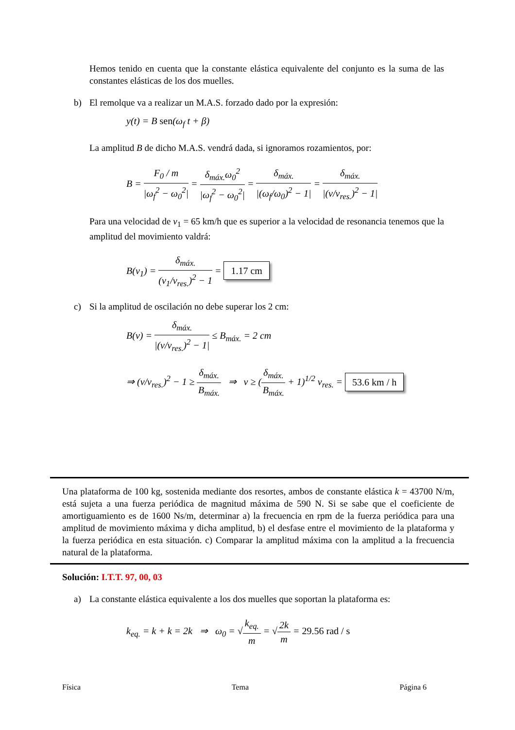Hemos tenido en cuenta que la constante elástica equivalente del conjunto es la suma de las constantes elásticas de los dos muelles.
b) El remolque va a realizar un M.A.S. forzado dado por la expresión:
y(t) = B sen(ω<sub>f</sub> t + β)
La amplitud B de dicho M.A.S. vendrá dada, si ignoramos rozamientos, por:
B = F<sub>0</sub> / m |ω<sub>f</sub><sup>2</sup> − ω<sub>0</sub><sup>2</sup>| = δ<sub>máx.</sub>ω<sub>0</sub><sup>2</sup> |ω<sub>f</sub><sup>2</sup> − ω<sub>0</sub><sup>2</sup>| = δ<sub>máx.</sub> |(ω<sub>f</sub>/ω<sub>0</sub>)<sup>2</sup> − 1| = δ<sub>máx.</sub> |(v/v<sub>res.</sub>)<sup>2</sup> − 1|
Para una velocidad de v<sub>1</sub> = 65 km/h que es superior a la velocidad de resonancia tenemos que la amplitud del movimiento valdrá:
B(v<sub>1</sub>) = δ<sub>máx.</sub> (v<sub>1</sub>/v<sub>res.</sub>)<sup>2</sup> − 1 = 1.17 cm
c) Si la amplitud de oscilación no debe superar los 2 cm:
B(v) = δ<sub>máx.</sub> |(v/v<sub>res.</sub>)<sup>2</sup> − 1| ≤ B<sub>máx.</sub> = 2 cm
⇒ (v/v<sub>res.</sub>)<sup>2</sup> − 1 ≥ δ<sub>máx.</sub> B<sub>máx.</sub> ⇒ v ≥ (δ<sub>máx.</sub> B<sub>máx.</sub> + 1)<sup>1/2</sup> v<sub>res.</sub> = 53.6 km / h
Una plataforma de 100 kg, sostenida mediante dos resortes, ambos de constante elástica k = 43700 N/m, está sujeta a una fuerza periódica de magnitud máxima de 590 N. Si se sabe que el coeficiente de amortiguamiento es de 1600 Ns/m, determinar a) la frecuencia en rpm de la fuerza periódica para una amplitud de movimiento máxima y dicha amplitud, b) el desfase entre el movimiento de la plataforma y la fuerza periódica en esta situación. c) Comparar la amplitud máxima con la amplitud a la frecuencia natural de la plataforma.
Solución: I.T.T. 97, 00, 03
a) La constante elástica equivalente a los dos muelles que soportan la plataforma es:
k<sub>eq.</sub> = k + k = 2k ⇒ ω<sub>0</sub> = √k<sub>eq.</sub> m = √2k m = 29.56 rad / s
Física Tema Página 6